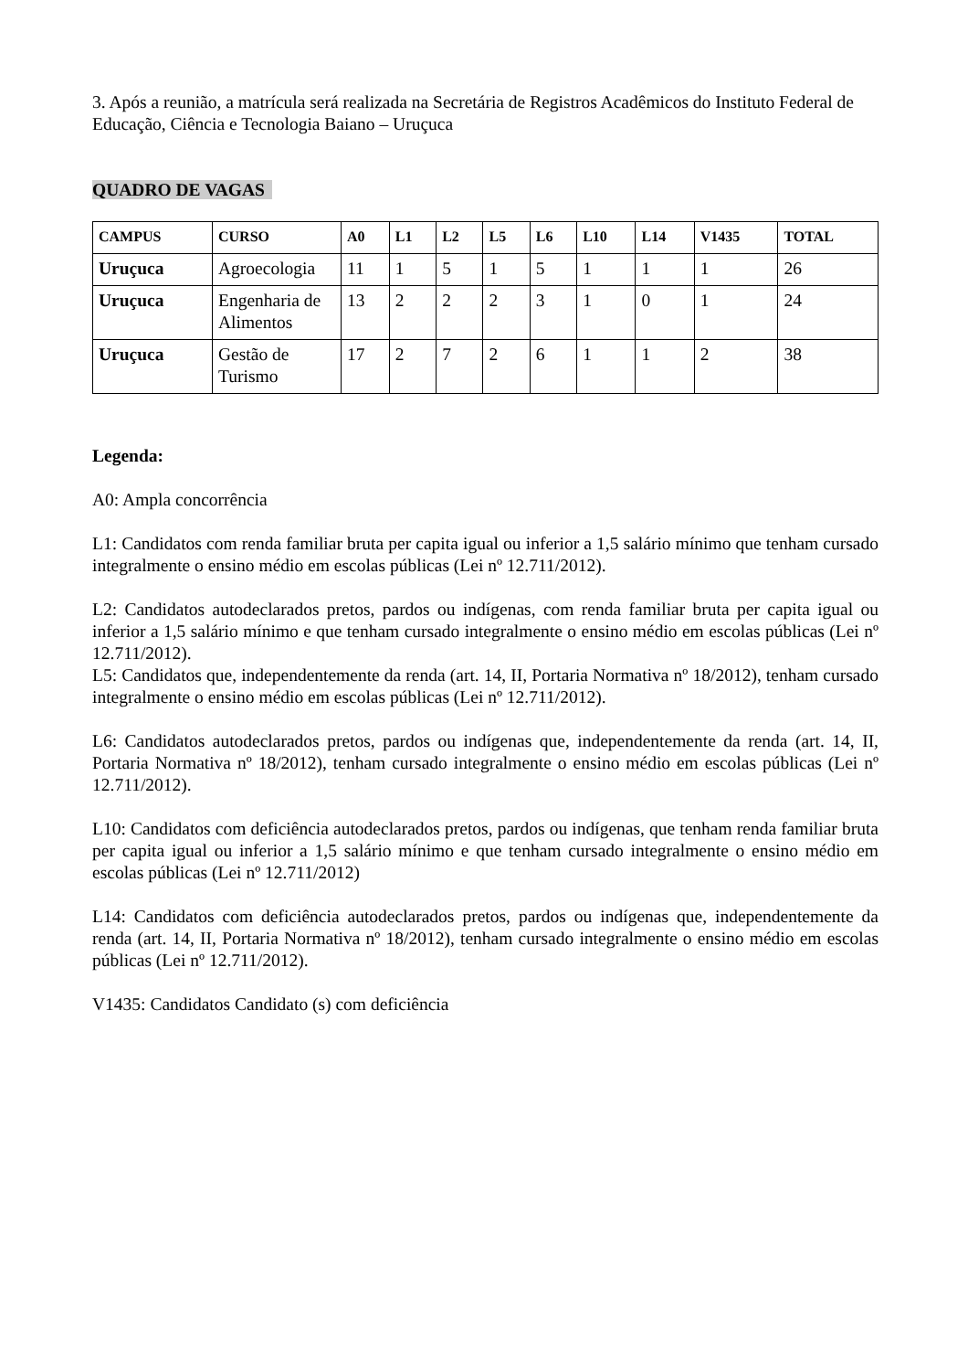3. Após a reunião, a matrícula será realizada na Secretária de Registros Acadêmicos do Instituto Federal de Educação, Ciência e Tecnologia Baiano – Uruçuca
QUADRO DE VAGAS
| CAMPUS | CURSO | A0 | L1 | L2 | L5 | L6 | L10 | L14 | V1435 | TOTAL |
| --- | --- | --- | --- | --- | --- | --- | --- | --- | --- | --- |
| Uruçuca | Agroecologia | 11 | 1 | 5 | 1 | 5 | 1 | 1 | 1 | 26 |
| Uruçuca | Engenharia de Alimentos | 13 | 2 | 2 | 2 | 3 | 1 | 0 | 1 | 24 |
| Uruçuca | Gestão de Turismo | 17 | 2 | 7 | 2 | 6 | 1 | 1 | 2 | 38 |
Legenda:
A0: Ampla concorrência
L1: Candidatos com renda familiar bruta per capita igual ou inferior a 1,5 salário mínimo que tenham cursado integralmente o ensino médio em escolas públicas (Lei nº 12.711/2012).
L2: Candidatos autodeclarados pretos, pardos ou indígenas, com renda familiar bruta per capita igual ou inferior a 1,5 salário mínimo e que tenham cursado integralmente o ensino médio em escolas públicas (Lei nº 12.711/2012).
L5: Candidatos que, independentemente da renda (art. 14, II, Portaria Normativa nº 18/2012), tenham cursado integralmente o ensino médio em escolas públicas (Lei nº 12.711/2012).
L6: Candidatos autodeclarados pretos, pardos ou indígenas que, independentemente da renda (art. 14, II, Portaria Normativa nº 18/2012), tenham cursado integralmente o ensino médio em escolas públicas (Lei nº 12.711/2012).
L10: Candidatos com deficiência autodeclarados pretos, pardos ou indígenas, que tenham renda familiar bruta per capita igual ou inferior a 1,5 salário mínimo e que tenham cursado integralmente o ensino médio em escolas públicas (Lei nº 12.711/2012)
L14: Candidatos com deficiência autodeclarados pretos, pardos ou indígenas que, independentemente da renda (art. 14, II, Portaria Normativa nº 18/2012), tenham cursado integralmente o ensino médio em escolas públicas (Lei nº 12.711/2012).
V1435: Candidatos Candidato (s) com deficiência